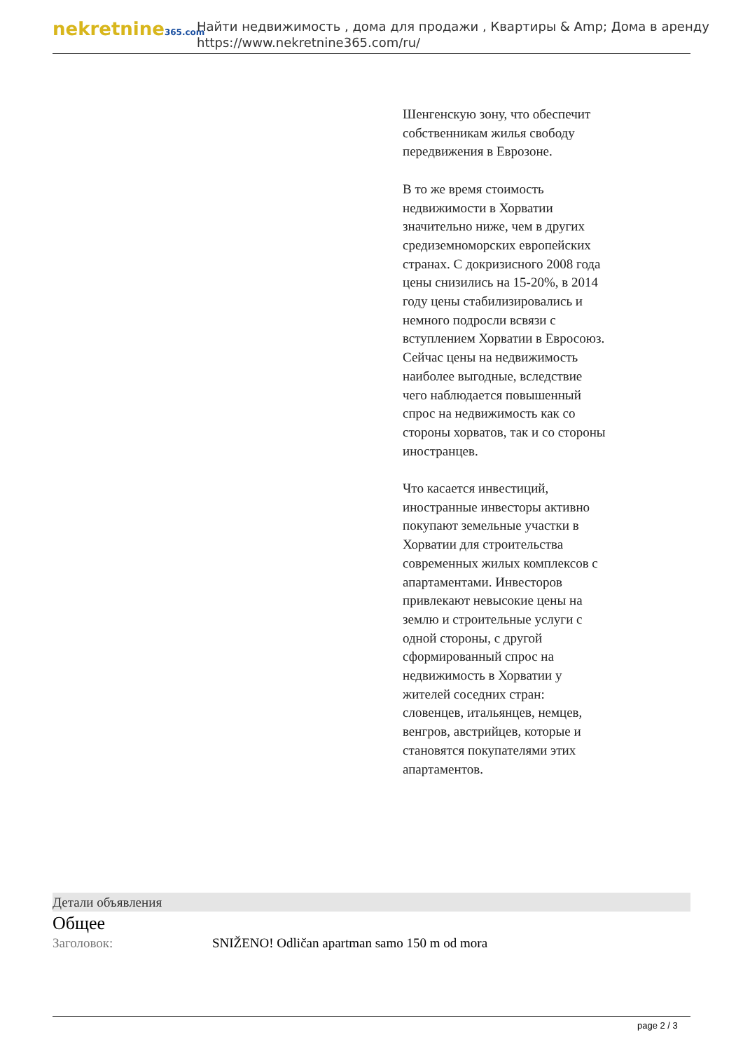nekretnine365.com
Найти недвижимость , дома для продажи , Квартиры & Amp; Дома в аренду
https://www.nekretnine365.com/ru/
Шенгенскую зону, что обеспечит собственникам жилья свободу передвижения в Еврозоне.
В то же время стоимость недвижимости в Хорватии значительно ниже, чем в других средиземноморских европейских странах. С докризисного 2008 года цены снизились на 15-20%, в 2014 году цены стабилизировались и немного подросли всвязи с вступлением Хорватии в Евросоюз. Сейчас цены на недвижимость наиболее выгодные, вследствие чего наблюдается повышенный спрос на недвижимость как со стороны хорватов, так и со стороны иностранцев.
Что касается инвестиций, иностранные инвесторы активно покупают земельные участки в Хорватии для строительства современных жилых комплексов с апартаментами. Инвесторов привлекают невысокие цены на землю и строительные услуги с одной стороны, с другой сформированный спрос на недвижимость в Хорватии у жителей соседних стран: словенцев, итальянцев, немцев, венгров, австрийцев, которые и становятся покупателями этих апартаментов.
Детали объявления
Общее
| Заголовок: | SNIŽENO! Odličan apartman samo 150 m od mora |
page 2 / 3